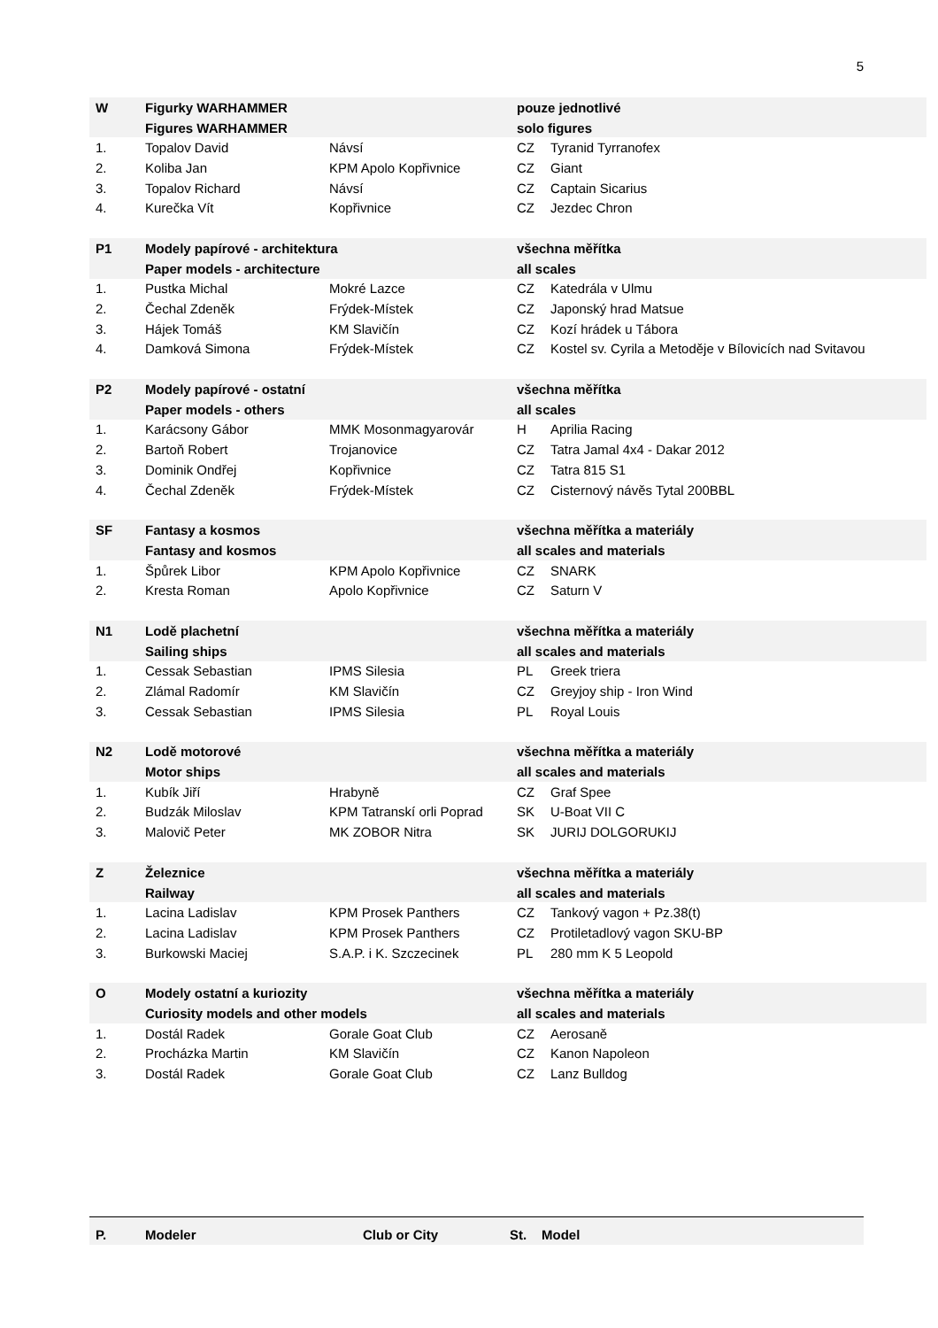5
| W | Figurky WARHAMMER | | pouze jednotlivé | |
| | Figures WARHAMMER | | solo figures | |
| 1. | Topalov David | Návsí | CZ | Tyranid Tyrranofex |
| 2. | Koliba Jan | KPM Apolo Kopřivnice | CZ | Giant |
| 3. | Topalov Richard | Návsí | CZ | Captain Sicarius |
| 4. | Kurečka Vít | Kopřivnice | CZ | Jezdec Chron |
| P1 | Modely papírové - architektura | | všechna měřítka | |
| | Paper models - architecture | | all scales | |
| 1. | Pustka Michal | Mokré Lazce | CZ | Katedrála v Ulmu |
| 2. | Čechal Zdeněk | Frýdek-Místek | CZ | Japonský hrad Matsue |
| 3. | Hájek Tomáš | KM Slavičín | CZ | Kozí hrádek u Tábora |
| 4. | Damková Simona | Frýdek-Místek | CZ | Kostel sv. Cyrila a Metoděje v Bílovicích nad Svitavou |
| P2 | Modely papírové - ostatní | | všechna měřítka | |
| | Paper models - others | | all scales | |
| 1. | Karácsony Gábor | MMK Mosonmagyarovár | H | Aprilia Racing |
| 2. | Bartoň Robert | Trojanovice | CZ | Tatra Jamal 4x4 - Dakar 2012 |
| 3. | Dominik Ondřej | Kopřivnice | CZ | Tatra 815 S1 |
| 4. | Čechal Zdeněk | Frýdek-Místek | CZ | Cisternový návěs Tytal 200BBL |
| SF | Fantasy a kosmos | | všechna měřítka a materiály | |
| | Fantasy and kosmos | | all scales and materials | |
| 1. | Špůrek Libor | KPM Apolo Kopřivnice | CZ | SNARK |
| 2. | Kresta Roman | Apolo Kopřivnice | CZ | Saturn V |
| N1 | Lodě plachetní | | všechna měřítka a materiály | |
| | Sailing ships | | all scales and materials | |
| 1. | Cessak Sebastian | IPMS Silesia | PL | Greek triera |
| 2. | Zlámal Radomír | KM Slavičín | CZ | Greyjoy ship - Iron Wind |
| 3. | Cessak Sebastian | IPMS Silesia | PL | Royal Louis |
| N2 | Lodě motorové | | všechna měřítka a materiály | |
| | Motor ships | | all scales and materials | |
| 1. | Kubík Jiří | Hrabyně | CZ | Graf Spee |
| 2. | Budzák Miloslav | KPM Tatranskí orli Poprad | SK | U-Boat VII C |
| 3. | Malovič Peter | MK ZOBOR Nitra | SK | JURIJ DOLGORUKIJ |
| Z | Železnice | | všechna měřítka a materiály | |
| | Railway | | all scales and materials | |
| 1. | Lacina Ladislav | KPM Prosek Panthers | CZ | Tankový vagon + Pz.38(t) |
| 2. | Lacina Ladislav | KPM Prosek Panthers | CZ | Protiletadlový vagon SKU-BP |
| 3. | Burkowski Maciej | S.A.P. i K. Szczecinek | PL | 280 mm K 5 Leopold |
| O | Modely ostatní a kuriozity | | všechna měřítka a materiály | |
| | Curiosity models and other models | | all scales and materials | |
| 1. | Dostál Radek | Gorale Goat Club | CZ | Aerosaně |
| 2. | Procházka Martin | KM Slavičín | CZ | Kanon Napoleon |
| 3. | Dostál Radek | Gorale Goat Club | CZ | Lanz Bulldog |
| P. | Modeler | Club or City | St. | Model |